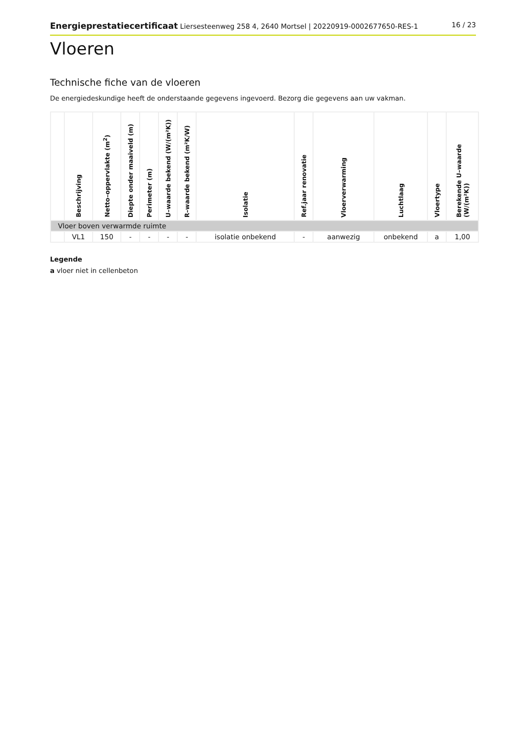Energieprestatiecertificaat Liersesteenweg 258 4, 2640 Mortsel | 20220919-0002677650-RES-1
16 / 23
Vloeren
Technische fiche van de vloeren
De energiedeskundige heeft de onderstaande gegevens ingevoerd. Bezorg die gegevens aan uw vakman.
| | Beschrijving | Netto–oppervlakte (m<sup>2</sup>) | Diepte onder maaiveld (m) | Perimeter (m) | U–waarde bekend (W/(m²K)) | R–waarde bekend (m²K/W) | Isolatie | Ref.jaar renovatie | Vloerverwarming | Luchtlaag | Vloertype | Berekende U–waarde (W/(m²K)) |
| --- | --- | --- | --- | --- | --- | --- | --- | --- | --- | --- | --- | --- |
| Vloer boven verwarmde ruimte | | | | | | | | | | | | |
| | VL1 | 150 | - | - | - | - | isolatie onbekend | - | aanwezig | onbekend | a | 1,00 |
Legende
a vloer niet in cellenbeton